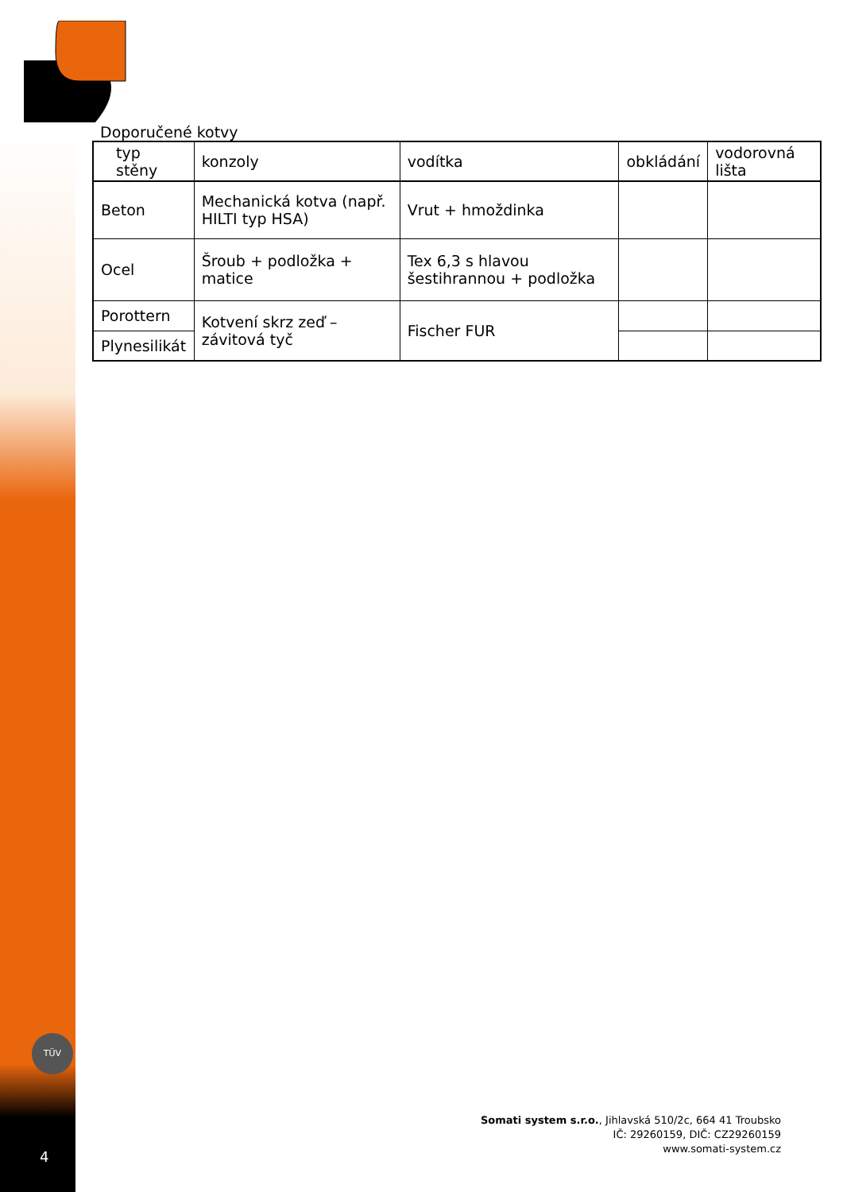Doporučené kotvy
| typ stěny | konzoly | vodítka | obkládání | vodorovná lišta |
| --- | --- | --- | --- | --- |
| Beton | Mechanická kotva (např. HILTI typ HSA) | Vrut + hmoždinka | | |
| Ocel | Šroub + podložka + matice | Tex 6,3 s hlavou šestihrannou + podložka | | |
| Porottern | Kotvení skrz zeď – závitová tyč | Fischer FUR | | |
| Plynesilikát | | | | |
TÜV
4
Somati system s.r.o., Jihlavská 510/2c, 664 41 Troubsko
IČ: 29260159, DIČ: CZ29260159
www.somati-system.cz